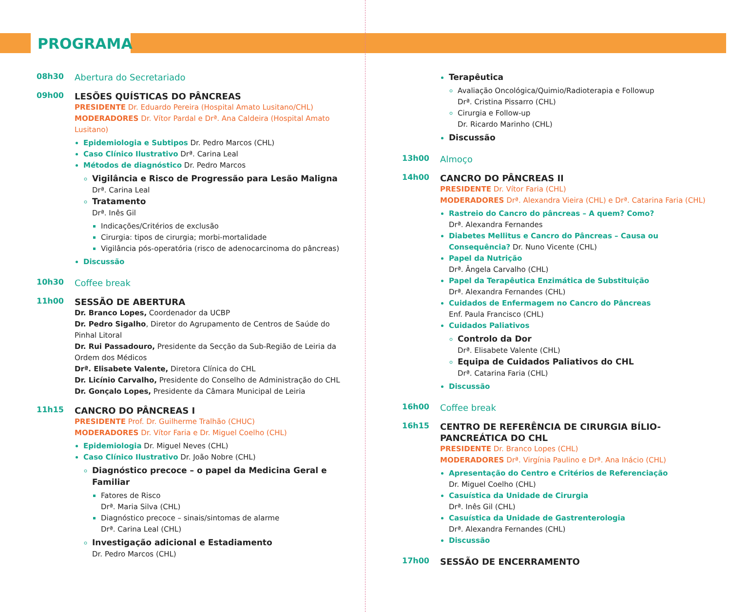PROGRAMA
08h30
Abertura do Secretariado
09h00
LESÕES QUÍSTICAS DO PÂNCREAS
PRESIDENTE Dr. Eduardo Pereira (Hospital Amato Lusitano/CHL)
MODERADORES Dr. Vítor Pardal e Drª. Ana Caldeira (Hospital Amato Lusitano)
Epidemiologia e Subtipos Dr. Pedro Marcos (CHL)
Caso Clínico Ilustrativo Drª. Carina Leal
Métodos de diagnóstico Dr. Pedro Marcos
Vigilância e Risco de Progressão para Lesão Maligna
Drª. Carina Leal
Tratamento
Drª. Inês Gil
Indicações/Critérios de exclusão
Cirurgia: tipos de cirurgia; morbi-mortalidade
Vigilância pós-operatória (risco de adenocarcinoma do pâncreas)
Discussão
10h30
Coffee break
11h00
SESSÃO DE ABERTURA
Dr. Branco Lopes, Coordenador da UCBP
Dr. Pedro Sigalho, Diretor do Agrupamento de Centros de Saúde do Pinhal Litoral
Dr. Rui Passadouro, Presidente da Secção da Sub-Região de Leiria da Ordem dos Médicos
Drª. Elisabete Valente, Diretora Clínica do CHL
Dr. Licínio Carvalho, Presidente do Conselho de Administração do CHL
Dr. Gonçalo Lopes, Presidente da Câmara Municipal de Leiria
11h15
CANCRO DO PÂNCREAS I
PRESIDENTE Prof. Dr. Guilherme Tralhão (CHUC)
MODERADORES Dr. Vítor Faria e Dr. Miguel Coelho (CHL)
Epidemiologia Dr. Miguel Neves (CHL)
Caso Clínico Ilustrativo Dr. João Nobre (CHL)
Diagnóstico precoce – o papel da Medicina Geral e Familiar
Fatores de Risco
Drª. Maria Silva (CHL)
Diagnóstico precoce – sinais/sintomas de alarme
Drª. Carina Leal (CHL)
Investigação adicional e Estadiamento
Dr. Pedro Marcos (CHL)
Terapêutica
Avaliação Oncológica/Quimio/Radioterapia e Followup
Drª. Cristina Pissarro (CHL)
Cirurgia e Follow-up
Dr. Ricardo Marinho (CHL)
Discussão
13h00
Almoço
14h00
CANCRO DO PÂNCREAS II
PRESIDENTE Dr. Vítor Faria (CHL)
MODERADORES Drª. Alexandra Vieira (CHL) e Drª. Catarina Faria (CHL)
Rastreio do Cancro do pâncreas – A quem? Como?
Drª. Alexandra Fernandes
Diabetes Mellitus e Cancro do Pâncreas – Causa ou Consequência? Dr. Nuno Vicente (CHL)
Papel da Nutrição
Drª. Ângela Carvalho (CHL)
Papel da Terapêutica Enzimática de Substituição
Drª. Alexandra Fernandes (CHL)
Cuidados de Enfermagem no Cancro do Pâncreas
Enf. Paula Francisco (CHL)
Cuidados Paliativos
Controlo da Dor
Drª. Elisabete Valente (CHL)
Equipa de Cuidados Paliativos do CHL
Drª. Catarina Faria (CHL)
Discussão
16h00
Coffee break
16h15
CENTRO DE REFERÊNCIA DE CIRURGIA BÍLIO-PANCREÁTICA DO CHL
PRESIDENTE Dr. Branco Lopes (CHL)
MODERADORES Drª. Virgínia Paulino e Drª. Ana Inácio (CHL)
Apresentação do Centro e Critérios de Referenciação
Dr. Miguel Coelho (CHL)
Casuística da Unidade de Cirurgia
Drª. Inês Gil (CHL)
Casuística da Unidade de Gastrenterologia
Drª. Alexandra Fernandes (CHL)
Discussão
17h00
SESSÃO DE ENCERRAMENTO